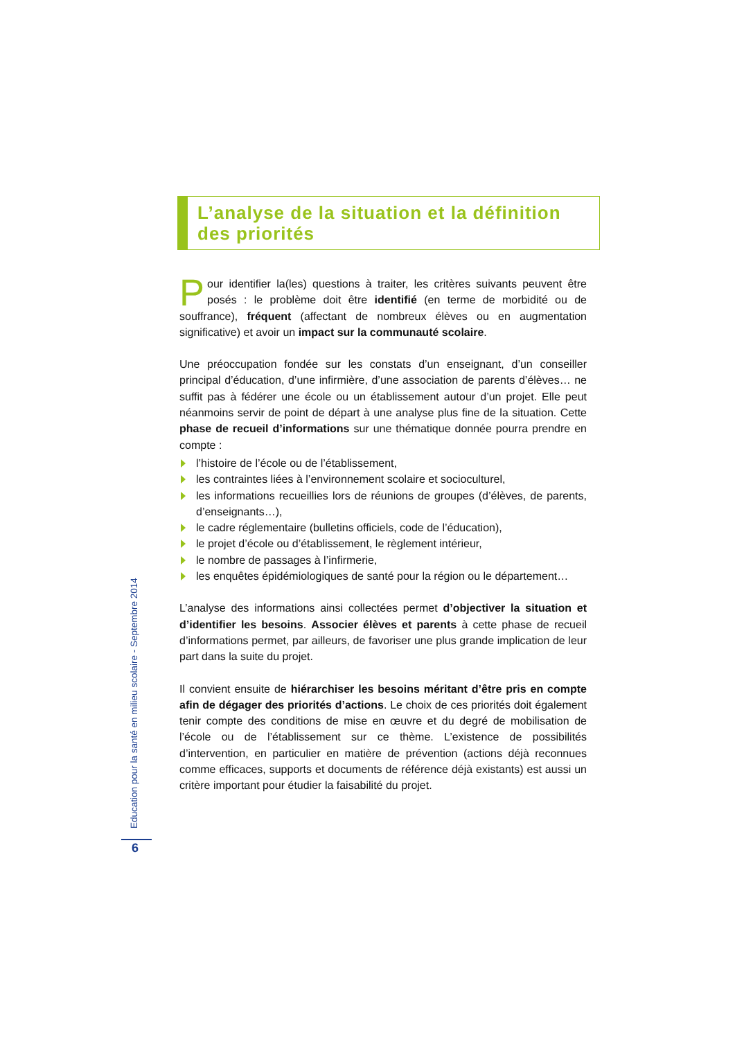L’analyse de la situation et la définition des priorités
Pour identifier la(les) questions à traiter, les critères suivants peuvent être posés : le problème doit être identifié (en terme de morbidité ou de souffrance), fréquent (affectant de nombreux élèves ou en augmentation significative) et avoir un impact sur la communauté scolaire.
Une préoccupation fondée sur les constats d’un enseignant, d’un conseiller principal d’éducation, d’une infirmière, d’une association de parents d’élèves… ne suffit pas à fédérer une école ou un établissement autour d’un projet. Elle peut néanmoins servir de point de départ à une analyse plus fine de la situation. Cette phase de recueil d’informations sur une thématique donnée pourra prendre en compte :
l’histoire de l’école ou de l’établissement,
les contraintes liées à l’environnement scolaire et socioculturel,
les informations recueillies lors de réunions de groupes (d’élèves, de parents, d’enseignants…),
le cadre réglementaire (bulletins officiels, code de l’éducation),
le projet d’école ou d’établissement, le règlement intérieur,
le nombre de passages à l’infirmerie,
les enquêtes épidémiologiques de santé pour la région ou le département…
L’analyse des informations ainsi collectées permet d’objectiver la situation et d’identifier les besoins. Associer élèves et parents à cette phase de recueil d’informations permet, par ailleurs, de favoriser une plus grande implication de leur part dans la suite du projet.
Il convient ensuite de hiérarchiser les besoins méritant d’être pris en compte afin de dégager des priorités d’actions. Le choix de ces priorités doit également tenir compte des conditions de mise en œuvre et du degré de mobilisation de l’école ou de l’établissement sur ce thème. L’existence de possibilités d’intervention, en particulier en matière de prévention (actions déjà reconnues comme efficaces, supports et documents de référence déjà existants) est aussi un critère important pour étudier la faisabilité du projet.
Education pour la santé en milieu scolaire - Septembre 2014
6